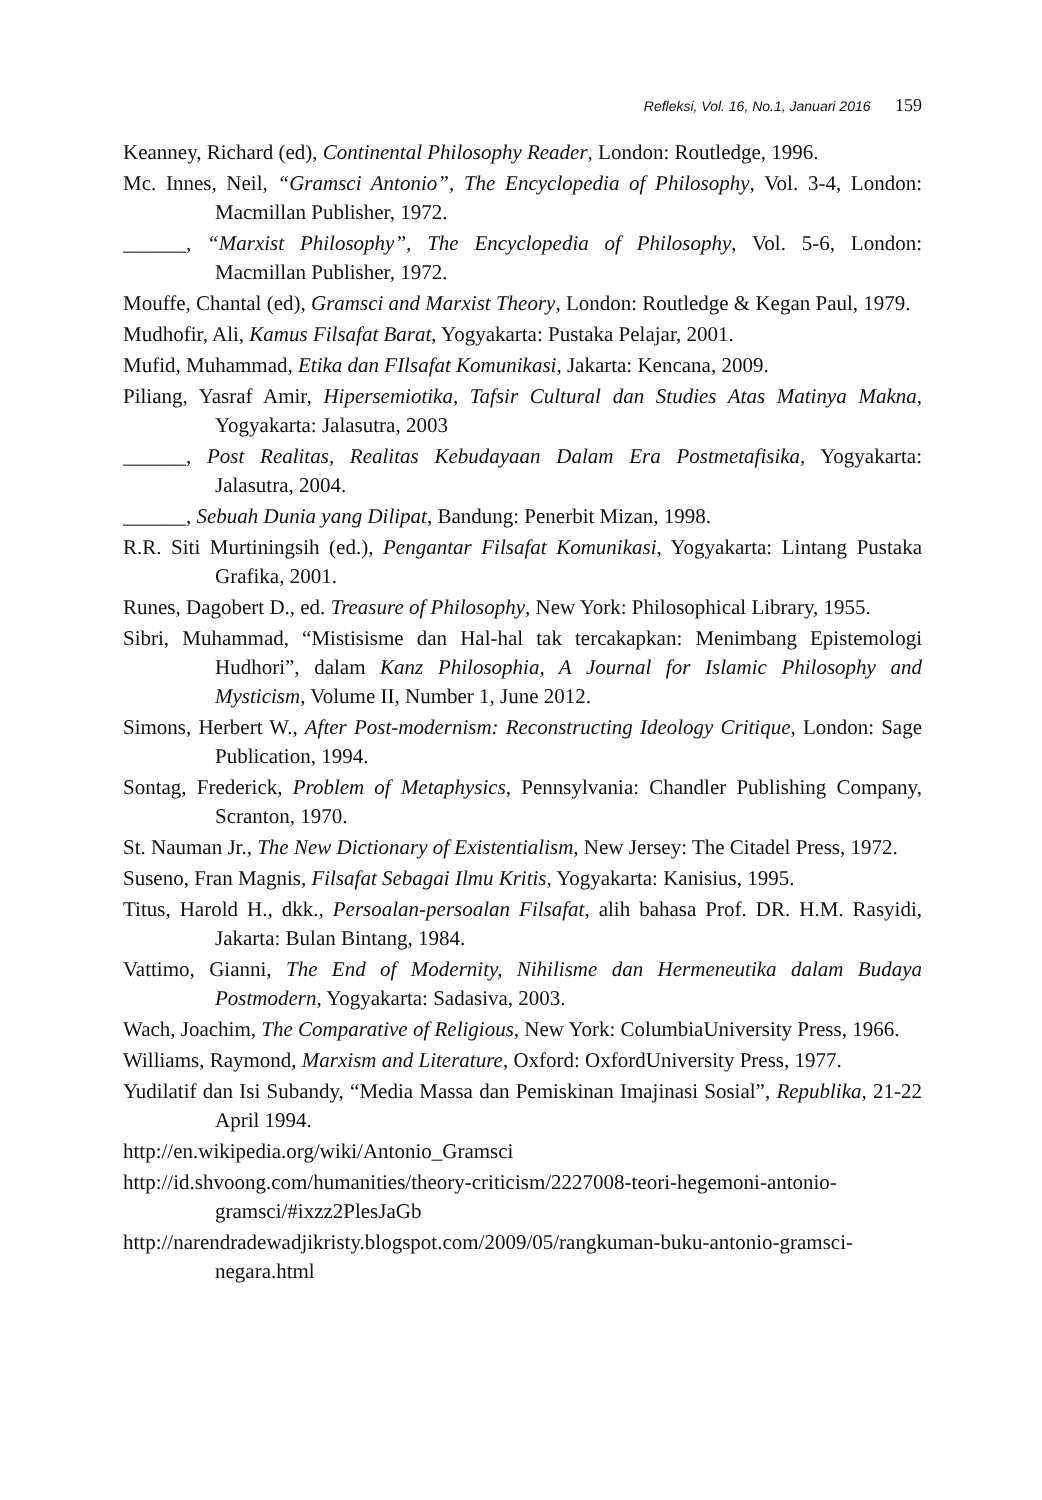Refleksi, Vol. 16, No.1, Januari 2016 159
Keanney, Richard (ed), Continental Philosophy Reader, London: Routledge, 1996.
Mc. Innes, Neil, “Gramsci Antonio”, The Encyclopedia of Philosophy, Vol. 3-4, London: Macmillan Publisher, 1972.
______, “Marxist Philosophy”, The Encyclopedia of Philosophy, Vol. 5-6, London: Macmillan Publisher, 1972.
Mouffe, Chantal (ed), Gramsci and Marxist Theory, London: Routledge & Kegan Paul, 1979.
Mudhofir, Ali, Kamus Filsafat Barat, Yogyakarta: Pustaka Pelajar, 2001.
Mufid, Muhammad, Etika dan FIlsafat Komunikasi, Jakarta: Kencana, 2009.
Piliang, Yasraf Amir, Hipersemiotika, Tafsir Cultural dan Studies Atas Matinya Makna, Yogyakarta: Jalasutra, 2003
______, Post Realitas, Realitas Kebudayaan Dalam Era Postmetafisika, Yogyakarta: Jalasutra, 2004.
______, Sebuah Dunia yang Dilipat, Bandung: Penerbit Mizan, 1998.
R.R. Siti Murtiningsih (ed.), Pengantar Filsafat Komunikasi, Yogyakarta: Lintang Pustaka Grafika, 2001.
Runes, Dagobert D., ed. Treasure of Philosophy, New York: Philosophical Library, 1955.
Sibri, Muhammad, “Mistisisme dan Hal-hal tak tercakapkan: Menimbang Epistemologi Hudhori”, dalam Kanz Philosophia, A Journal for Islamic Philosophy and Mysticism, Volume II, Number 1, June 2012.
Simons, Herbert W., After Post-modernism: Reconstructing Ideology Critique, London: Sage Publication, 1994.
Sontag, Frederick, Problem of Metaphysics, Pennsylvania: Chandler Publishing Company, Scranton, 1970.
St. Nauman Jr., The New Dictionary of Existentialism, New Jersey: The Citadel Press, 1972.
Suseno, Fran Magnis, Filsafat Sebagai Ilmu Kritis, Yogyakarta: Kanisius, 1995.
Titus, Harold H., dkk., Persoalan-persoalan Filsafat, alih bahasa Prof. DR. H.M. Rasyidi, Jakarta: Bulan Bintang, 1984.
Vattimo, Gianni, The End of Modernity, Nihilisme dan Hermeneutika dalam Budaya Postmodern, Yogyakarta: Sadasiva, 2003.
Wach, Joachim, The Comparative of Religious, New York: ColumbiaUniversity Press, 1966.
Williams, Raymond, Marxism and Literature, Oxford: OxfordUniversity Press, 1977.
Yudilatif dan Isi Subandy, “Media Massa dan Pemiskinan Imajinasi Sosial”, Republika, 21-22 April 1994.
http://en.wikipedia.org/wiki/Antonio_Gramsci
http://id.shvoong.com/humanities/theory-criticism/2227008-teori-hegemoni-antonio-gramsci/#ixzz2PlesJaGb
http://narendradewadjikristy.blogspot.com/2009/05/rangkuman-buku-antonio-gramsci-negara.html